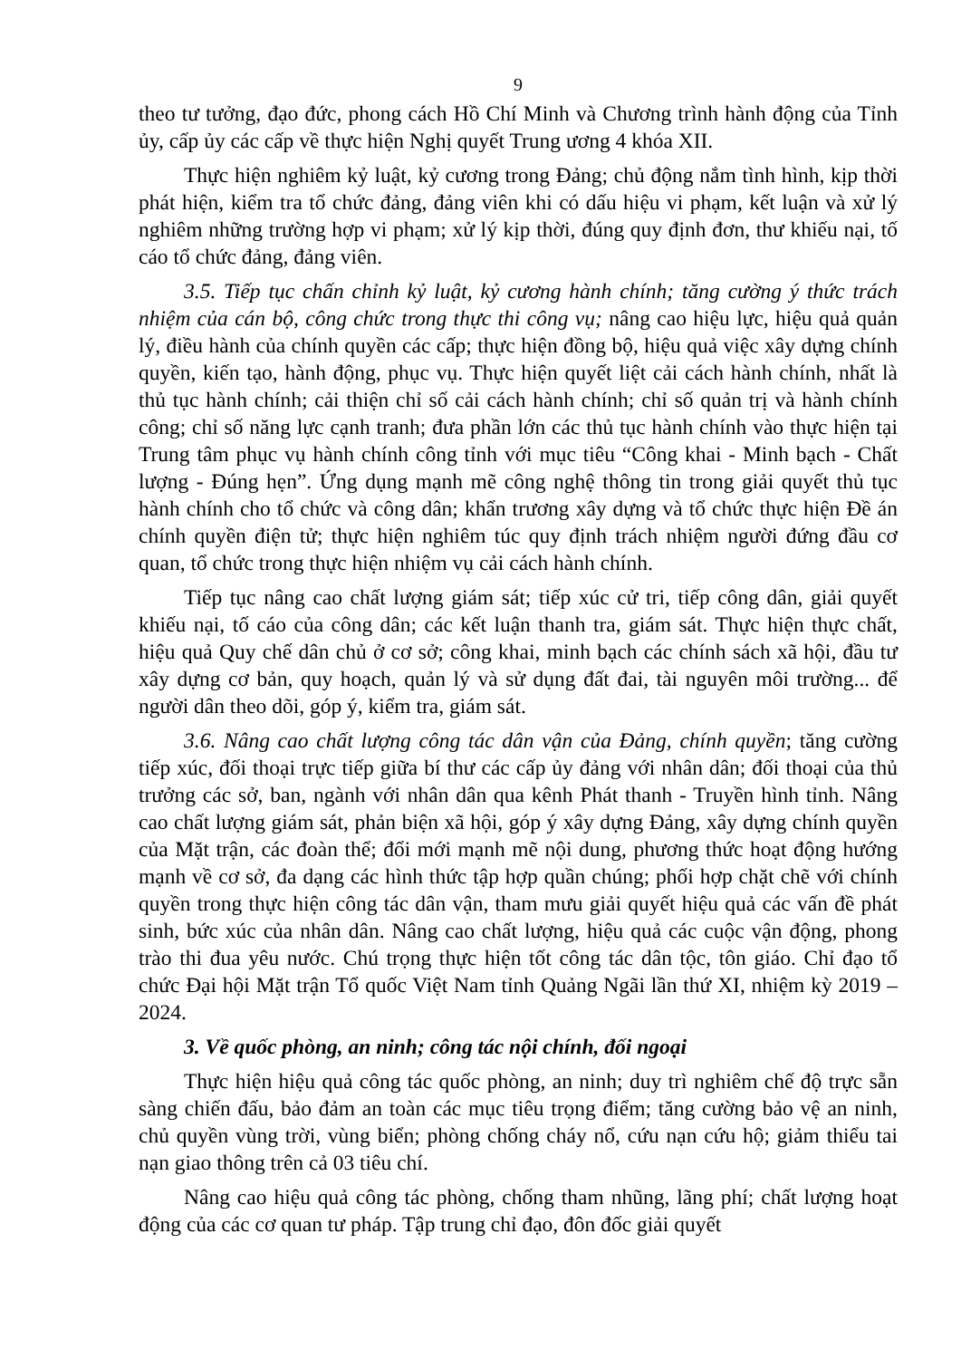9
theo tư tưởng, đạo đức, phong cách Hồ Chí Minh và Chương trình hành động của Tỉnh ủy, cấp ủy các cấp về thực hiện Nghị quyết Trung ương 4 khóa XII.
Thực hiện nghiêm kỷ luật, kỷ cương trong Đảng; chủ động nắm tình hình, kịp thời phát hiện, kiểm tra tổ chức đảng, đảng viên khi có dấu hiệu vi phạm, kết luận và xử lý nghiêm những trường hợp vi phạm; xử lý kịp thời, đúng quy định đơn, thư khiếu nại, tố cáo tổ chức đảng, đảng viên.
3.5. Tiếp tục chấn chỉnh kỷ luật, kỷ cương hành chính; tăng cường ý thức trách nhiệm của cán bộ, công chức trong thực thi công vụ; nâng cao hiệu lực, hiệu quả quản lý, điều hành của chính quyền các cấp; thực hiện đồng bộ, hiệu quả việc xây dựng chính quyền, kiến tạo, hành động, phục vụ. Thực hiện quyết liệt cải cách hành chính, nhất là thủ tục hành chính; cải thiện chỉ số cải cách hành chính; chỉ số quản trị và hành chính công; chỉ số năng lực cạnh tranh; đưa phần lớn các thủ tục hành chính vào thực hiện tại Trung tâm phục vụ hành chính công tỉnh với mục tiêu “Công khai - Minh bạch - Chất lượng - Đúng hẹn”. Ứng dụng mạnh mẽ công nghệ thông tin trong giải quyết thủ tục hành chính cho tổ chức và công dân; khẩn trương xây dựng và tổ chức thực hiện Đề án chính quyền điện tử; thực hiện nghiêm túc quy định trách nhiệm người đứng đầu cơ quan, tổ chức trong thực hiện nhiệm vụ cải cách hành chính.
Tiếp tục nâng cao chất lượng giám sát; tiếp xúc cử tri, tiếp công dân, giải quyết khiếu nại, tố cáo của công dân; các kết luận thanh tra, giám sát. Thực hiện thực chất, hiệu quả Quy chế dân chủ ở cơ sở; công khai, minh bạch các chính sách xã hội, đầu tư xây dựng cơ bản, quy hoạch, quản lý và sử dụng đất đai, tài nguyên môi trường... để người dân theo dõi, góp ý, kiểm tra, giám sát.
3.6. Nâng cao chất lượng công tác dân vận của Đảng, chính quyền; tăng cường tiếp xúc, đối thoại trực tiếp giữa bí thư các cấp ủy đảng với nhân dân; đối thoại của thủ trưởng các sở, ban, ngành với nhân dân qua kênh Phát thanh - Truyền hình tỉnh. Nâng cao chất lượng giám sát, phản biện xã hội, góp ý xây dựng Đảng, xây dựng chính quyền của Mặt trận, các đoàn thể; đổi mới mạnh mẽ nội dung, phương thức hoạt động hướng mạnh về cơ sở, đa dạng các hình thức tập hợp quần chúng; phối hợp chặt chẽ với chính quyền trong thực hiện công tác dân vận, tham mưu giải quyết hiệu quả các vấn đề phát sinh, bức xúc của nhân dân. Nâng cao chất lượng, hiệu quả các cuộc vận động, phong trào thi đua yêu nước. Chú trọng thực hiện tốt công tác dân tộc, tôn giáo. Chỉ đạo tổ chức Đại hội Mặt trận Tổ quốc Việt Nam tỉnh Quảng Ngãi lần thứ XI, nhiệm kỳ 2019 – 2024.
3. Về quốc phòng, an ninh; công tác nội chính, đối ngoại
Thực hiện hiệu quả công tác quốc phòng, an ninh; duy trì nghiêm chế độ trực sẵn sàng chiến đấu, bảo đảm an toàn các mục tiêu trọng điểm; tăng cường bảo vệ an ninh, chủ quyền vùng trời, vùng biển; phòng chống cháy nổ, cứu nạn cứu hộ; giảm thiểu tai nạn giao thông trên cả 03 tiêu chí.
Nâng cao hiệu quả công tác phòng, chống tham nhũng, lãng phí; chất lượng hoạt động của các cơ quan tư pháp. Tập trung chỉ đạo, đôn đốc giải quyết